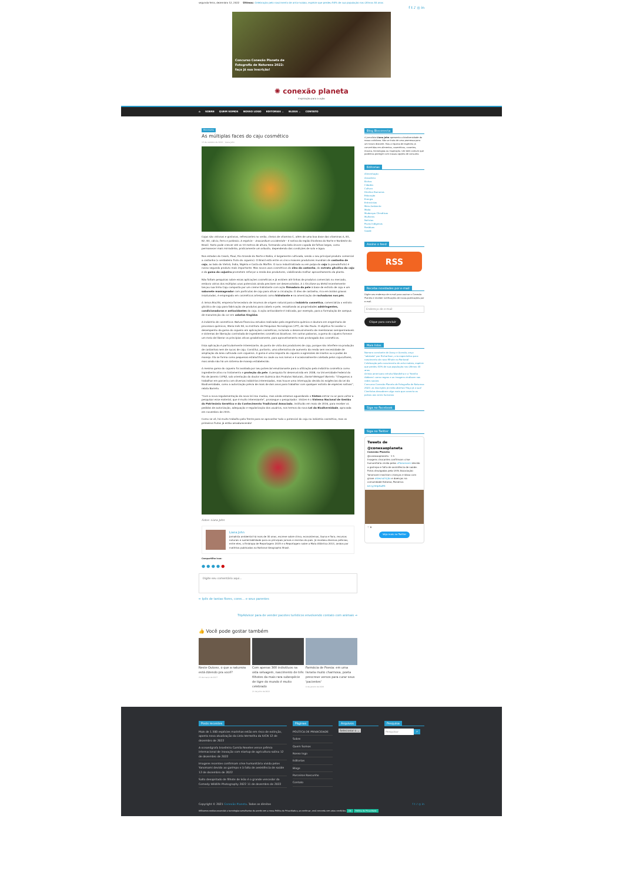segunda-feira, dezembro 12, 2022 Últimos: Celebração pelo nascimento de anta-malaia, espécie que perdeu 50% de sua população nos últimos 40 anos
f t ♪ ◎ in
Concurso Conexão Planeta de Fotografia de Natureza 2022: faça já sua inscrição!
✺ conexão planeta
inspiração para a ação
⌂ SOBRE QUEM SOMOS NOSSO LOGO EDITORIAS ⌄ BLOGS ⌄ CONTATO
Bioconecta
As múltiplas faces do caju cosmético
13 de outubro de 2016 · Liana John
Cajus são vistosos e gostosos, refrescantes no verão, cheios de vitamina C, além de uma boa dose das vitaminas A, B1, B2, B3, cálcio, ferro e potássio. A espécie – Anacardium occidentale – é nativa da região litorânea do Norte e Nordeste do Brasil. Tanto pode crescer até os 10 metros de altura, formando uma bela árvore copada de folhas largas, como permanecer mais mirradinha, praticamente um arbusto, dependendo das condições de solo e água.
Nos estados do Ceará, Piauí, Rio Grande do Norte e Bahia, é largamente cultivada, sendo o seu principal produto comercial a castanha (o verdadeiro fruto do cajueiro). O Brasil está entre os cinco maiores produtores mundiais de castanha de caju, ao lado do Vietnã, Índia, Nigéria e Costa do Marfim. O suco industrializado ou em polpa do caju (o pseudofruto) é nosso segundo produto mais importante. Mas novos usos cosméticos do óleo da castanha, do extrato glicólico do caju e da goma do cajueiro prometem reforçar a renda dos produtores, viabilizando melhor aproveitamento da planta.
Não faltam pesquisas sobre essas aplicações cosméticas e já existem até linhas de produtos comerciais no mercado, embora vários dos múltiplos usos potenciais ainda precisem ser desenvolvidos. A L'Occitane au Brésil recentemente lançou sua linha Caju composta por um creme hidratante com ação firmadora da pele à base de extrato de caju e um sabonete massageador com partículas de caju para ativar a circulação. O óleo de castanha, rico em ácidos graxos insaturados, é empregado em cosméticos artesanais como hidratante e na amenização de rachaduras nos pés.
A Seiva Brazilis, empresa fornecedora de insumos de origem natural para a indústria cosmética, comercializa o extrato glicólico de caju para fabricação de produtos para cabelo e pele, ressaltando as propriedades adstringentes, condicionadoras e antioxidantes do caju. A ação antioxidante é indicada, por exemplo, para a formulação de xampus de manutenção da cor em cabelos tingidos.
A indústria de cosméticos Natura financiou estudos realizados pela engenheira química e doutora em engenharia de processos químicos, Maria Inês Ré, no Instituto de Pesquisas Tecnológicas (IPT), de São Paulo. O objetivo foi avaliar o desempenho da goma do cajueiro em aplicações cosméticas, incluindo o desenvolvimento de membranas semipermeáveis e sistemas de liberação controlada de ingredientes cosméticos bioativos. Em outras palavras, a goma do cajueiro fornece um meio de liberar os princípios ativos gradativamente, para aproveitamento mais prolongado dos cosméticos.
Essa aplicação é particularmente interessante, do ponto de vista dos produtores de caju, porque não interfere na produção de castanhas nem de sucos de caju. Constitui, portanto, uma alternativa de aumento da renda sem necessidade de ampliação da área cultivada com cajueiros. A goma é uma resposta do cajueiro a agressões de insetos ou a podas de manejo. Ela se forma como pequenas estalactites no caule ou nos ramos e é ocasionalmente coletada pelos cajucultores, mas ainda não há um sistema de manejo estabelecido.
A mesma goma do cajueiro foi avaliada por seu potencial emulsionante para a utilização pela indústria cosmética como ingrediente ativo no tratamento e proteção da pele. A pesquisa foi desenvolvida em 2008, na Universidade Federal do Rio de Janeiro (UFRJ), sob orientação do doutor em Química dos Produtos Naturais, Daniel Weingart Barreto. "Chegamos a trabalhar em parceria com diversas indústrias interessadas, mas houve uma interrupção devido às exigências da Lei da Biodiversidade, como a autorização prévia de mais de dois anos para trabalhar com qualquer extrato de espécies nativas", relata Barreto.
"Com a nova regulamentação da nova lei isso mudou, mas ainda estamos aguardando o SisGen entrar no ar para voltar a pesquisar esse material, que é muito interessante", prossegue o pesquisador. SisGen é o Sistema Nacional de Gestão do Patrimônio Genético e do Conhecimento Tradicional Associado, instituído em maio de 2016, para receber os pedidos de autorização, adequação e regularização dos usuários, nos termos da nova Lei da Biodiversidade, aprovada em novembro de 2015.
Como se vê, há muito trabalho pela frente para se aproveitar todo o potencial do caju na indústria cosmética, mas os primeiros frutos já estão amadurecendo!
Fotos: Liana John
Liana John
Jornalista ambiental há mais de 30 anos, escreve sobre clima, ecossistemas, fauna e flora, recursos naturais e sustentabilidade para os principais jornais e revistas do país. Já recebeu diversos prêmios, entre eles, o Embrapa de Reportagem 2015 e o Reportagem sobre a Mata Atlântica 2013, ambos por matérias publicadas na National Geographic Brasil.
Compartilhe isso:
● ● ● ● ●
Digite seu comentário aqui...
← Ipês de tantas flores, cores… e seus parentes
TripAdvisor para de vender pacotes turísticos envolvendo contato com animais →
👍 Você pode gostar também
Neste Outono, o que a natureza está dizendo pra você?
23 de março de 2017
Com apenas 300 indivíduos na vida selvagem, nascimento de três filhotes da mais rara subespécie de tigre do mundo é muito celebrado
21 de julho de 2022
Farmácia de Poesia: em uma livraria muito charmosa, poeta prescreve versos para curar seus 'pacientes'
8 de janeiro de 2020
Blog Bioconecta
A jornalista Liana John apresenta a biodiversidade do nosso cotidiano. Não se trata de uma promessa para um futuro distante. Mas a riqueza de espécies já convertidas em alimentos, cosméticos, corantes, música, tecnologias ou inspiração. Um bem comum que podemos proteger com nossas opções de consumo.
Editorias
Alimentação
Amazônia
Bichos
Cidades
Cultura
Direitos Humanos
Educação
Energia
Entrevistas
Meio Ambiente
Moda
Mudanças Climáticas
Mulheres
Notícias
Povos Indígenas
Resíduos
Saúde
Assine o feed
RSS
Receba novidades por e-mail
Digite seu endereço de e-mail para assinar o Conexão Planeta e receber notificações de novas publicações por e-mail.
Endereço de e-mail
Clique para concluir
Mais lidos
Namoro constante de Aracy e Acerola, onça "adotada" por Richarlison, cria expectativa para nascimento de novo filhote no Pantanal
Celebração pelo nascimento de anta-malaia, espécie que perdeu 50% de sua população nos últimos 40 anos
Artista americano retrata Wandinha e a 'Família Addams' como negros e as imagens viralizam nas redes sociais
Concurso Conexão Planeta de Fotografia de Natureza 2022: as inscrições já estão abertas! Faça já a sua!
Cientistas descobrem algo mais que conecta os polvos aos seres humanos
Siga no Facebook
Siga no Twitter
Tweets de @conexaoplaneta
Conexão Planeta
@conexaoplaneta · 1 h
Imagens chocantes confirmam crise humanitária vivida pelos #Yanomami devido a garimpo e falta de assistência de saúde. Fotos divulgadas pela Urihi Associação Yanomami mostram crianças e idosa com grave #desnutrição e doenças na comunidade Kataroa, Roraima: bit.ly/3HpDxZD
♡ 6
Veja mais no Twitter
Posts recentes
Mais de 1.500 espécies marinhas estão em risco de extinção, aponta nova atualização da Lista Vermelha da IUCN 12 de dezembro de 2022
A oceanógrafa brasileira Camila Reveles vence prêmio internacional de inovação com startup de agricultura salina 12 de dezembro de 2022
Imagens recentes confirmam crise humanitária vivida pelos Yanomami devido ao garimpo e à falta de assistência de saúde 12 de dezembro de 2022
Salto desajeitado de filhote de leão é o grande vencedor do Comedy Wildlife Photography 2022 11 de dezembro de 2022
Páginas
POLÍTICA DE PRIVACIDADE
Sobre
Quem Somos
Nosso logo
Editorias
Blogs
Parceiros Rascunho
Contato
Arquivos
Selecionar o ⌄
Pesquisa
Pesquisar ⌕
Copyright © 2021 Conexão Planeta. Todos os direitos f t ♪ ◎ in
Utilizamos cookies essenciais e tecnologias semelhantes de acordo com a nossa Política de Privacidade e, ao continuar, você concorda com estas condições. Ok Política de Privacidade